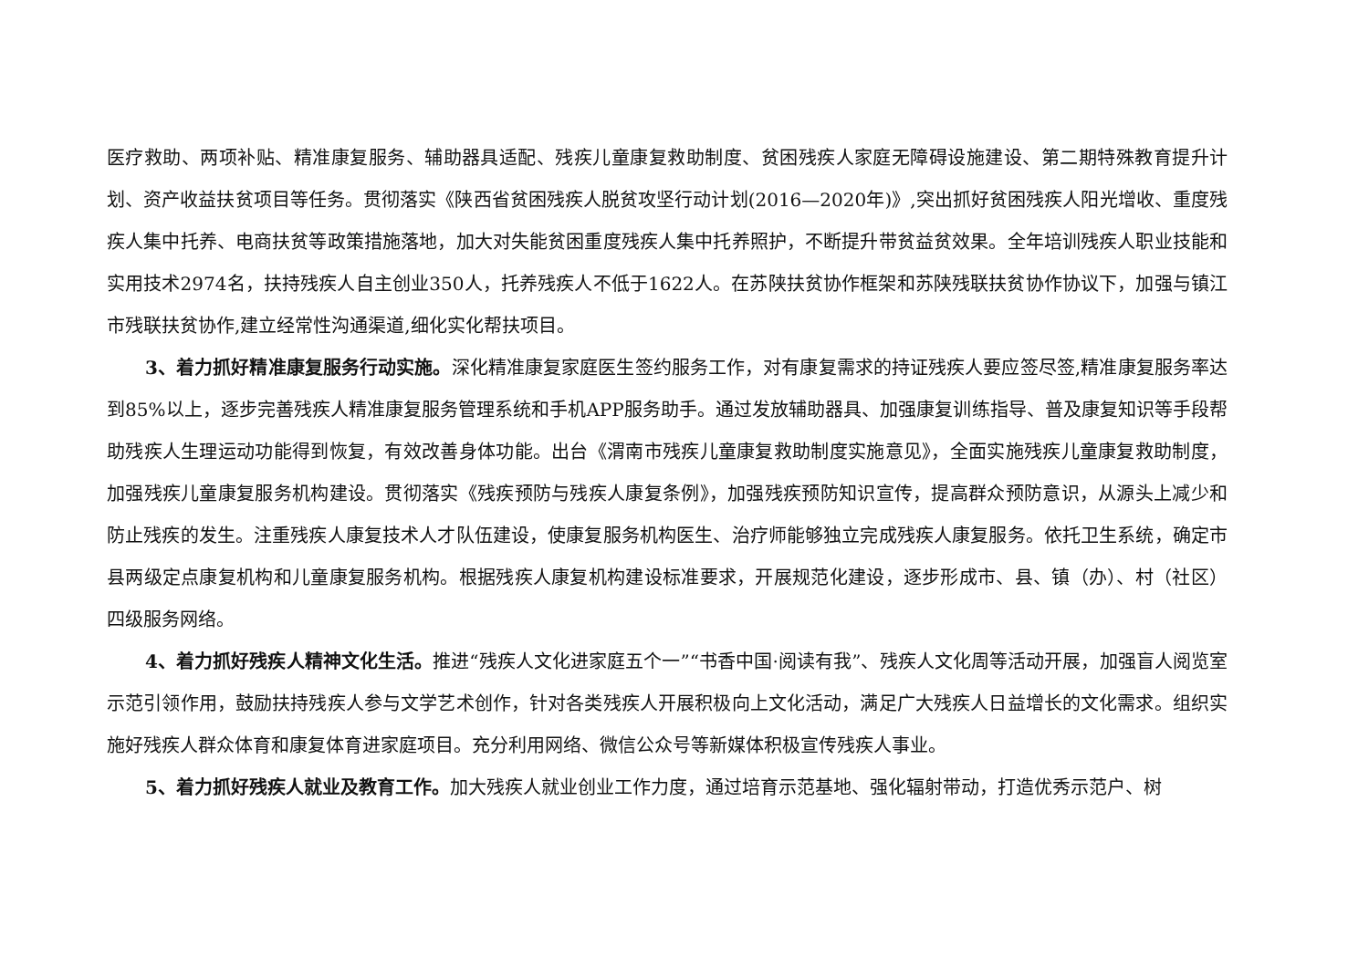医疗救助、两项补贴、精准康复服务、辅助器具适配、残疾儿童康复救助制度、贫困残疾人家庭无障碍设施建设、第二期特殊教育提升计划、资产收益扶贫项目等任务。贯彻落实《陕西省贫困残疾人脱贫攻坚行动计划(2016—2020年)》,突出抓好贫困残疾人阳光增收、重度残疾人集中托养、电商扶贫等政策措施落地，加大对失能贫困重度残疾人集中托养照护，不断提升带贫益贫效果。全年培训残疾人职业技能和实用技术2974名，扶持残疾人自主创业350人，托养残疾人不低于1622人。在苏陕扶贫协作框架和苏陕残联扶贫协作协议下，加强与镇江市残联扶贫协作,建立经常性沟通渠道,细化实化帮扶项目。
3、着力抓好精准康复服务行动实施。深化精准康复家庭医生签约服务工作，对有康复需求的持证残疾人要应签尽签,精准康复服务率达到85%以上，逐步完善残疾人精准康复服务管理系统和手机APP服务助手。通过发放辅助器具、加强康复训练指导、普及康复知识等手段帮助残疾人生理运动功能得到恢复，有效改善身体功能。出台《渭南市残疾儿童康复救助制度实施意见》，全面实施残疾儿童康复救助制度，加强残疾儿童康复服务机构建设。贯彻落实《残疾预防与残疾人康复条例》，加强残疾预防知识宣传，提高群众预防意识，从源头上减少和防止残疾的发生。注重残疾人康复技术人才队伍建设，使康复服务机构医生、治疗师能够独立完成残疾人康复服务。依托卫生系统，确定市县两级定点康复机构和儿童康复服务机构。根据残疾人康复机构建设标准要求，开展规范化建设，逐步形成市、县、镇（办）、村（社区）四级服务网络。
4、着力抓好残疾人精神文化生活。推进“残疾人文化进家庭五个一”“书香中国·阅读有我”、残疾人文化周等活动开展，加强盲人阅览室示范引领作用，鼓励扶持残疾人参与文学艺术创作，针对各类残疾人开展积极向上文化活动，满足广大残疾人日益增长的文化需求。组织实施好残疾人群众体育和康复体育进家庭项目。充分利用网络、微信公众号等新媒体积极宣传残疾人事业。
5、着力抓好残疾人就业及教育工作。加大残疾人就业创业工作力度，通过培育示范基地、强化辐射带动，打造优秀示范户、树